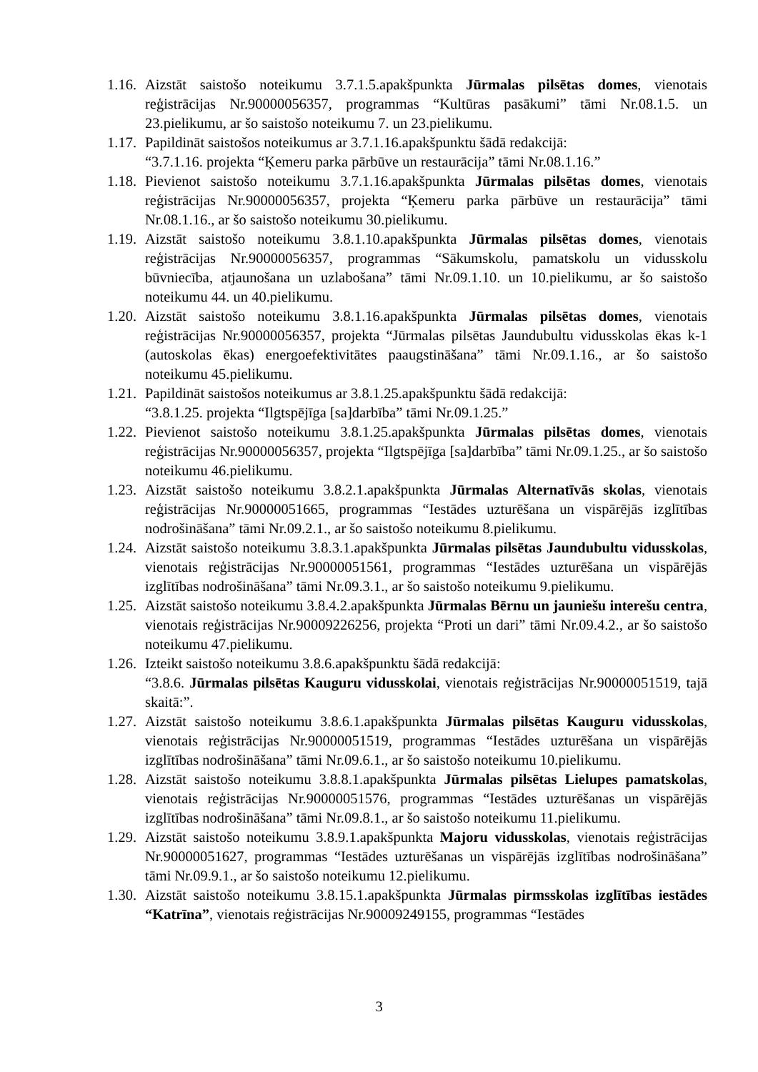1.16.
Aizstāt saistošo noteikumu 3.7.1.5.apakšpunkta Jūrmalas pilsētas domes, vienotais reģistrācijas Nr.90000056357, programmas “Kultūras pasākumi” tāmi Nr.08.1.5. un 23.pielikumu, ar šo saistošo noteikumu 7. un 23.pielikumu.
1.17.
Papildināt saistošos noteikumus ar 3.7.1.16.apakšpunktu šādā redakcijā:
“3.7.1.16. projekta “Ķemeru parka pārbūve un restaurācija” tāmi Nr.08.1.16.”
1.18.
Pievienot saistošo noteikumu 3.7.1.16.apakšpunkta Jūrmalas pilsētas domes, vienotais reģistrācijas Nr.90000056357, projekta “Ķemeru parka pārbūve un restaurācija” tāmi Nr.08.1.16., ar šo saistošo noteikumu 30.pielikumu.
1.19.
Aizstāt saistošo noteikumu 3.8.1.10.apakšpunkta Jūrmalas pilsētas domes, vienotais reģistrācijas Nr.90000056357, programmas “Sākumskolu, pamatskolu un vidusskolu būvniecība, atjaunošana un uzlabošana” tāmi Nr.09.1.10. un 10.pielikumu, ar šo saistošo noteikumu 44. un 40.pielikumu.
1.20.
Aizstāt saistošo noteikumu 3.8.1.16.apakšpunkta Jūrmalas pilsētas domes, vienotais reģistrācijas Nr.90000056357, projekta “Jūrmalas pilsētas Jaundubultu vidusskolas ēkas k-1 (autoskolas ēkas) energoefektivitātes paaugstināšana” tāmi Nr.09.1.16., ar šo saistošo noteikumu 45.pielikumu.
1.21.
Papildināt saistošos noteikumus ar 3.8.1.25.apakšpunktu šādā redakcijā:
“3.8.1.25. projekta “Ilgtspējīga [sa]darbība” tāmi Nr.09.1.25.”
1.22.
Pievienot saistošo noteikumu 3.8.1.25.apakšpunkta Jūrmalas pilsētas domes, vienotais reģistrācijas Nr.90000056357, projekta “Ilgtspējīga [sa]darbība” tāmi Nr.09.1.25., ar šo saistošo noteikumu 46.pielikumu.
1.23.
Aizstāt saistošo noteikumu 3.8.2.1.apakšpunkta Jūrmalas Alternatīvās skolas, vienotais reģistrācijas Nr.90000051665, programmas “Iestādes uzturēšana un vispārējās izglītības nodrošināšana” tāmi Nr.09.2.1., ar šo saistošo noteikumu 8.pielikumu.
1.24.
Aizstāt saistošo noteikumu 3.8.3.1.apakšpunkta Jūrmalas pilsētas Jaundubultu vidusskolas, vienotais reģistrācijas Nr.90000051561, programmas “Iestādes uzturēšana un vispārējās izglītības nodrošināšana” tāmi Nr.09.3.1., ar šo saistošo noteikumu 9.pielikumu.
1.25.
Aizstāt saistošo noteikumu 3.8.4.2.apakšpunkta Jūrmalas Bērnu un jauniešu interešu centra, vienotais reģistrācijas Nr.90009226256, projekta “Proti un dari” tāmi Nr.09.4.2., ar šo saistošo noteikumu 47.pielikumu.
1.26.
Izteikt saistošo noteikumu 3.8.6.apakšpunktu šādā redakcijā:
“3.8.6. Jūrmalas pilsētas Kauguru vidusskolai, vienotais reģistrācijas Nr.90000051519, tajā skaitā:”.
1.27.
Aizstāt saistošo noteikumu 3.8.6.1.apakšpunkta Jūrmalas pilsētas Kauguru vidusskolas, vienotais reģistrācijas Nr.90000051519, programmas “Iestādes uzturēšana un vispārējās izglītības nodrošināšana” tāmi Nr.09.6.1., ar šo saistošo noteikumu 10.pielikumu.
1.28.
Aizstāt saistošo noteikumu 3.8.8.1.apakšpunkta Jūrmalas pilsētas Lielupes pamatskolas, vienotais reģistrācijas Nr.90000051576, programmas “Iestādes uzturēšanas un vispārējās izglītības nodrošināšana” tāmi Nr.09.8.1., ar šo saistošo noteikumu 11.pielikumu.
1.29.
Aizstāt saistošo noteikumu 3.8.9.1.apakšpunkta Majoru vidusskolas, vienotais reģistrācijas Nr.90000051627, programmas “Iestādes uzturēšanas un vispārējās izglītības nodrošināšana” tāmi Nr.09.9.1., ar šo saistošo noteikumu 12.pielikumu.
1.30.
Aizstāt saistošo noteikumu 3.8.15.1.apakšpunkta Jūrmalas pirmsskolas izglītības iestādes “Katrīna”, vienotais reģistrācijas Nr.90009249155, programmas “Iestādes
3